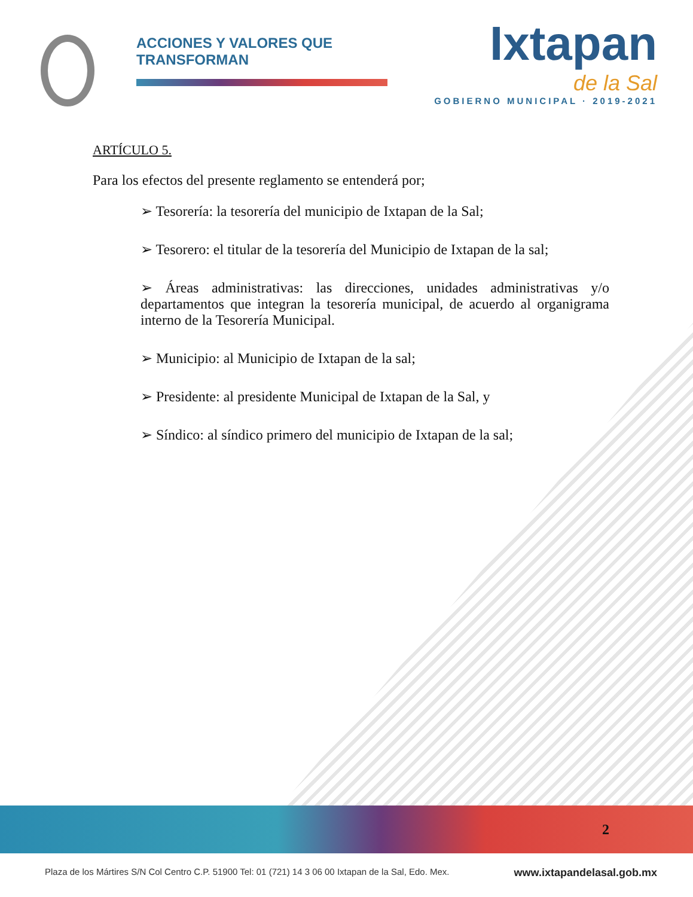ACCIONES Y VALORES QUE TRANSFORMAN
Ixtapan
de la Sal
GOBIERNO MUNICIPAL · 2019-2021
ARTÍCULO 5.
Para los efectos del presente reglamento se entenderá por;
➢ Tesorería: la tesorería del municipio de Ixtapan de la Sal;
➢ Tesorero: el titular de la tesorería del Municipio de Ixtapan de la sal;
➢ Áreas administrativas: las direcciones, unidades administrativas y/o departamentos que integran la tesorería municipal, de acuerdo al organigrama interno de la Tesorería Municipal.
➢ Municipio: al Municipio de Ixtapan de la sal;
➢ Presidente: al presidente Municipal de Ixtapan de la Sal, y
➢ Síndico: al síndico primero del municipio de Ixtapan de la sal;
2
Plaza de los Mártires S/N Col Centro C.P. 51900 Tel: 01 (721) 14 3 06 00 Ixtapan de la Sal, Edo. Mex. www.ixtapandelasal.gob.mx